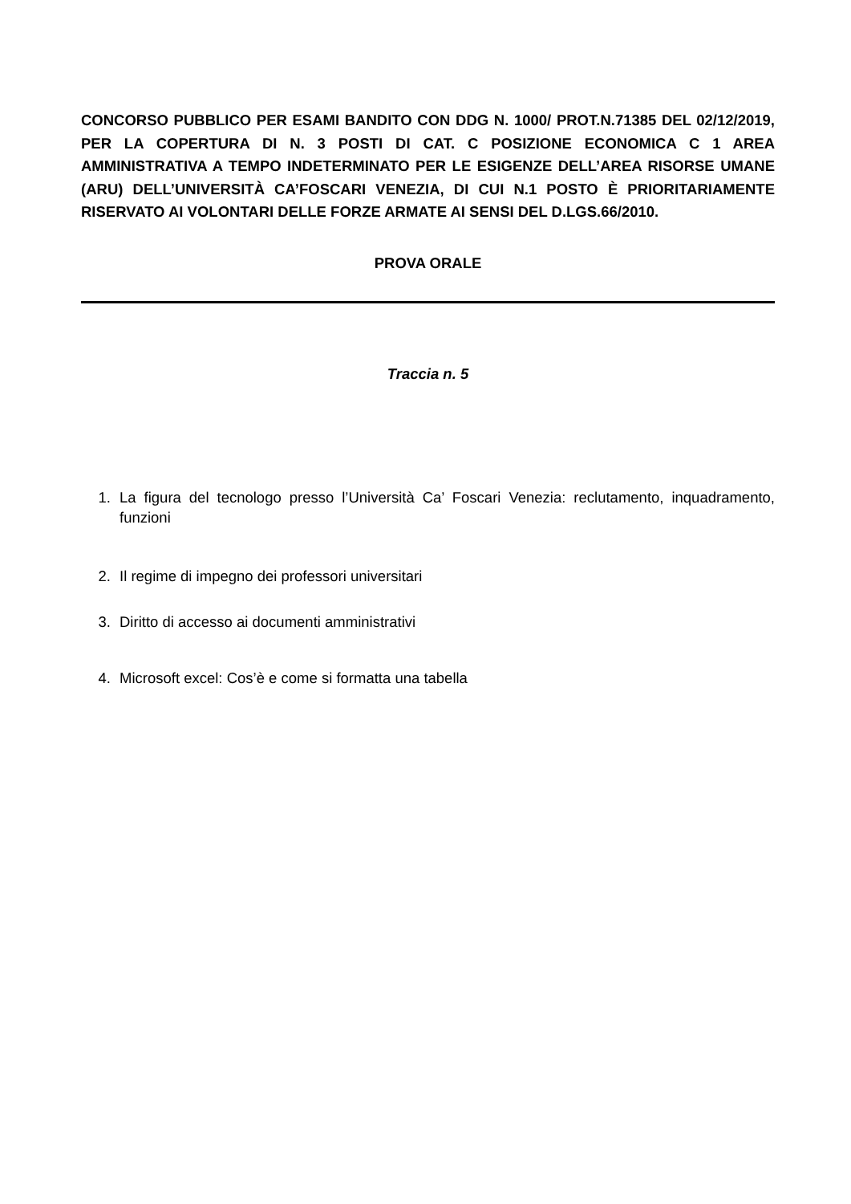CONCORSO PUBBLICO PER ESAMI BANDITO CON DDG N. 1000/ PROT.N.71385 DEL 02/12/2019, PER LA COPERTURA DI N. 3 POSTI DI CAT. C POSIZIONE ECONOMICA C 1 AREA AMMINISTRATIVA A TEMPO INDETERMINATO PER LE ESIGENZE DELL’AREA RISORSE UMANE (ARU) DELL’UNIVERSITÀ CA’FOSCARI VENEZIA, DI CUI N.1 POSTO È PRIORITARIAMENTE RISERVATO AI VOLONTARI DELLE FORZE ARMATE AI SENSI DEL D.LGS.66/2010.
PROVA ORALE
Traccia n. 5
1. La figura del tecnologo presso l’Università Ca’ Foscari Venezia: reclutamento, inquadramento, funzioni
2. Il regime di impegno dei professori universitari
3. Diritto di accesso ai documenti amministrativi
4. Microsoft excel: Cos’è e come si formatta una tabella